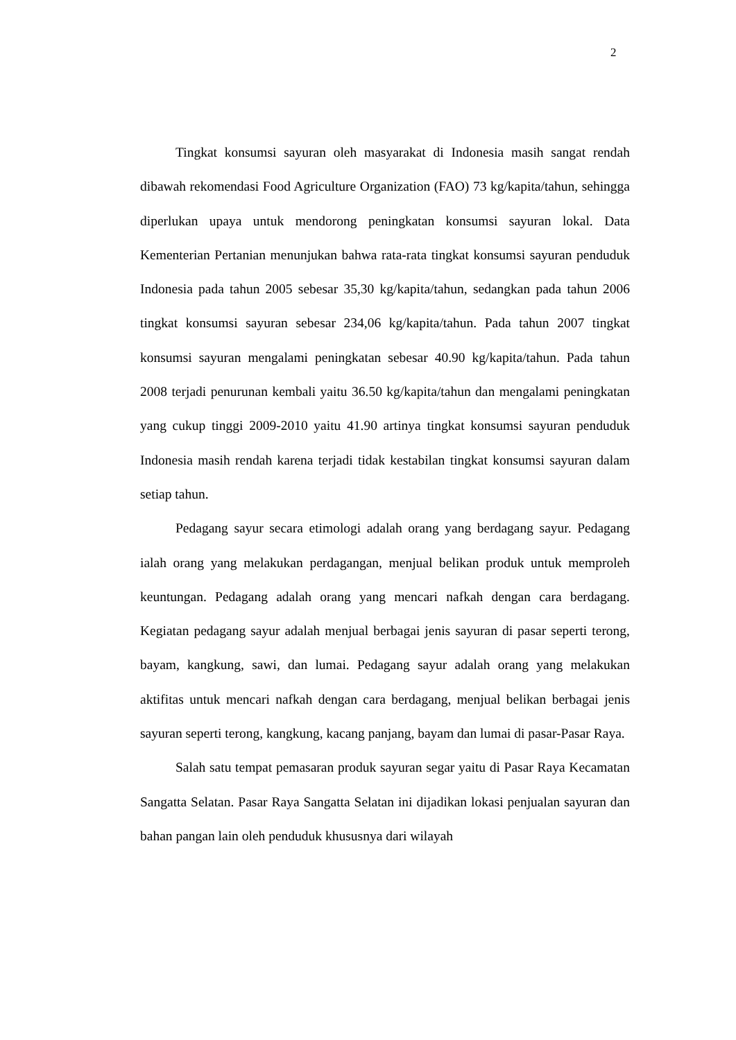2
Tingkat konsumsi sayuran oleh masyarakat di Indonesia masih sangat rendah dibawah rekomendasi Food Agriculture Organization (FAO) 73 kg/kapita/tahun, sehingga diperlukan upaya untuk mendorong peningkatan konsumsi sayuran lokal. Data Kementerian Pertanian menunjukan bahwa rata-rata tingkat konsumsi sayuran penduduk Indonesia pada tahun 2005 sebesar 35,30 kg/kapita/tahun, sedangkan pada tahun 2006 tingkat konsumsi sayuran sebesar 234,06 kg/kapita/tahun. Pada tahun 2007 tingkat konsumsi sayuran mengalami peningkatan sebesar 40.90 kg/kapita/tahun. Pada tahun 2008 terjadi penurunan kembali yaitu 36.50 kg/kapita/tahun dan mengalami peningkatan yang cukup tinggi 2009-2010 yaitu 41.90 artinya tingkat konsumsi sayuran penduduk Indonesia masih rendah karena terjadi tidak kestabilan tingkat konsumsi sayuran dalam setiap tahun.
Pedagang sayur secara etimologi adalah orang yang berdagang sayur. Pedagang ialah orang yang melakukan perdagangan, menjual belikan produk untuk memproleh keuntungan. Pedagang adalah orang yang mencari nafkah dengan cara berdagang. Kegiatan pedagang sayur adalah menjual berbagai jenis sayuran di pasar seperti terong, bayam, kangkung, sawi, dan lumai. Pedagang sayur adalah orang yang melakukan aktifitas untuk mencari nafkah dengan cara berdagang, menjual belikan berbagai jenis sayuran seperti terong, kangkung, kacang panjang, bayam dan lumai di pasar-Pasar Raya.
Salah satu tempat pemasaran produk sayuran segar yaitu di Pasar Raya Kecamatan Sangatta Selatan. Pasar Raya Sangatta Selatan ini dijadikan lokasi penjualan sayuran dan bahan pangan lain oleh penduduk khususnya dari wilayah